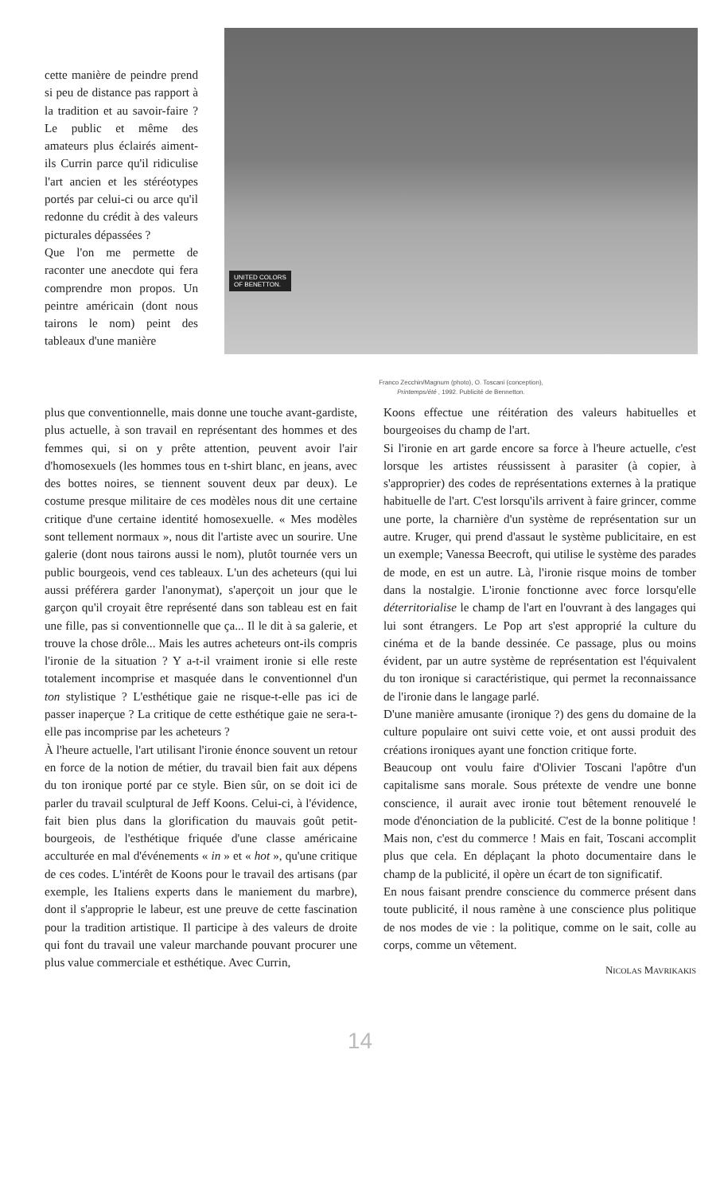cette manière de peindre prend si peu de distance pas rapport à la tradition et au savoir-faire ? Le public et même des amateurs plus éclairés aiment-ils Currin parce qu'il ridiculise l'art ancien et les stéréotypes portés par celui-ci ou arce qu'il redonne du crédit à des valeurs picturales dépassées ?
Que l'on me permette de raconter une anecdote qui fera comprendre mon propos. Un peintre américain (dont nous tairons le nom) peint des tableaux d'une manière
UNITED COLORS
OF BENETTON.
Franco Zecchin/Magnum (photo), O. Toscani (conception),
Printemps/été , 1992. Publicité de Bennetton.
plus que conventionnelle, mais donne une touche avant-gardiste, plus actuelle, à son travail en représentant des hommes et des femmes qui, si on y prête attention, peuvent avoir l'air d'homosexuels (les hommes tous en t-shirt blanc, en jeans, avec des bottes noires, se tiennent souvent deux par deux). Le costume presque militaire de ces modèles nous dit une certaine critique d'une certaine identité homosexuelle. « Mes modèles sont tellement normaux », nous dit l'artiste avec un sourire. Une galerie (dont nous tairons aussi le nom), plutôt tournée vers un public bourgeois, vend ces tableaux. L'un des acheteurs (qui lui aussi préférera garder l'anonymat), s'aperçoit un jour que le garçon qu'il croyait être représenté dans son tableau est en fait une fille, pas si conventionnelle que ça... Il le dit à sa galerie, et trouve la chose drôle... Mais les autres acheteurs ont-ils compris l'ironie de la situation ? Y a-t-il vraiment ironie si elle reste totalement incomprise et masquée dans le conventionnel d'un ton stylistique ? L'esthétique gaie ne risque-t-elle pas ici de passer inaperçue ? La critique de cette esthétique gaie ne sera-t-elle pas incomprise par les acheteurs ?
À l'heure actuelle, l'art utilisant l'ironie énonce souvent un retour en force de la notion de métier, du travail bien fait aux dépens du ton ironique porté par ce style. Bien sûr, on se doit ici de parler du travail sculptural de Jeff Koons. Celui-ci, à l'évidence, fait bien plus dans la glorification du mauvais goût petit-bourgeois, de l'esthétique friquée d'une classe américaine acculturée en mal d'événements « in » et « hot », qu'une critique de ces codes. L'intérêt de Koons pour le travail des artisans (par exemple, les Italiens experts dans le maniement du marbre), dont il s'approprie le labeur, est une preuve de cette fascination pour la tradition artistique. Il participe à des valeurs de droite qui font du travail une valeur marchande pouvant procurer une plus value commerciale et esthétique. Avec Currin,
Koons effectue une réitération des valeurs habituelles et bourgeoises du champ de l'art.
Si l'ironie en art garde encore sa force à l'heure actuelle, c'est lorsque les artistes réussissent à parasiter (à copier, à s'approprier) des codes de représentations externes à la pratique habituelle de l'art. C'est lorsqu'ils arrivent à faire grincer, comme une porte, la charnière d'un système de représentation sur un autre. Kruger, qui prend d'assaut le système publicitaire, en est un exemple; Vanessa Beecroft, qui utilise le système des parades de mode, en est un autre. Là, l'ironie risque moins de tomber dans la nostalgie. L'ironie fonctionne avec force lorsqu'elle déterritorialise le champ de l'art en l'ouvrant à des langages qui lui sont étrangers. Le Pop art s'est approprié la culture du cinéma et de la bande dessinée. Ce passage, plus ou moins évident, par un autre système de représentation est l'équivalent du ton ironique si caractéristique, qui permet la reconnaissance de l'ironie dans le langage parlé.
D'une manière amusante (ironique ?) des gens du domaine de la culture populaire ont suivi cette voie, et ont aussi produit des créations ironiques ayant une fonction critique forte.
Beaucoup ont voulu faire d'Olivier Toscani l'apôtre d'un capitalisme sans morale. Sous prétexte de vendre une bonne conscience, il aurait avec ironie tout bêtement renouvelé le mode d'énonciation de la publicité. C'est de la bonne politique ! Mais non, c'est du commerce ! Mais en fait, Toscani accomplit plus que cela. En déplaçant la photo documentaire dans le champ de la publicité, il opère un écart de ton significatif.
En nous faisant prendre conscience du commerce présent dans toute publicité, il nous ramène à une conscience plus politique de nos modes de vie : la politique, comme on le sait, colle au corps, comme un vêtement.
NICOLAS MAVRIKAKIS
14